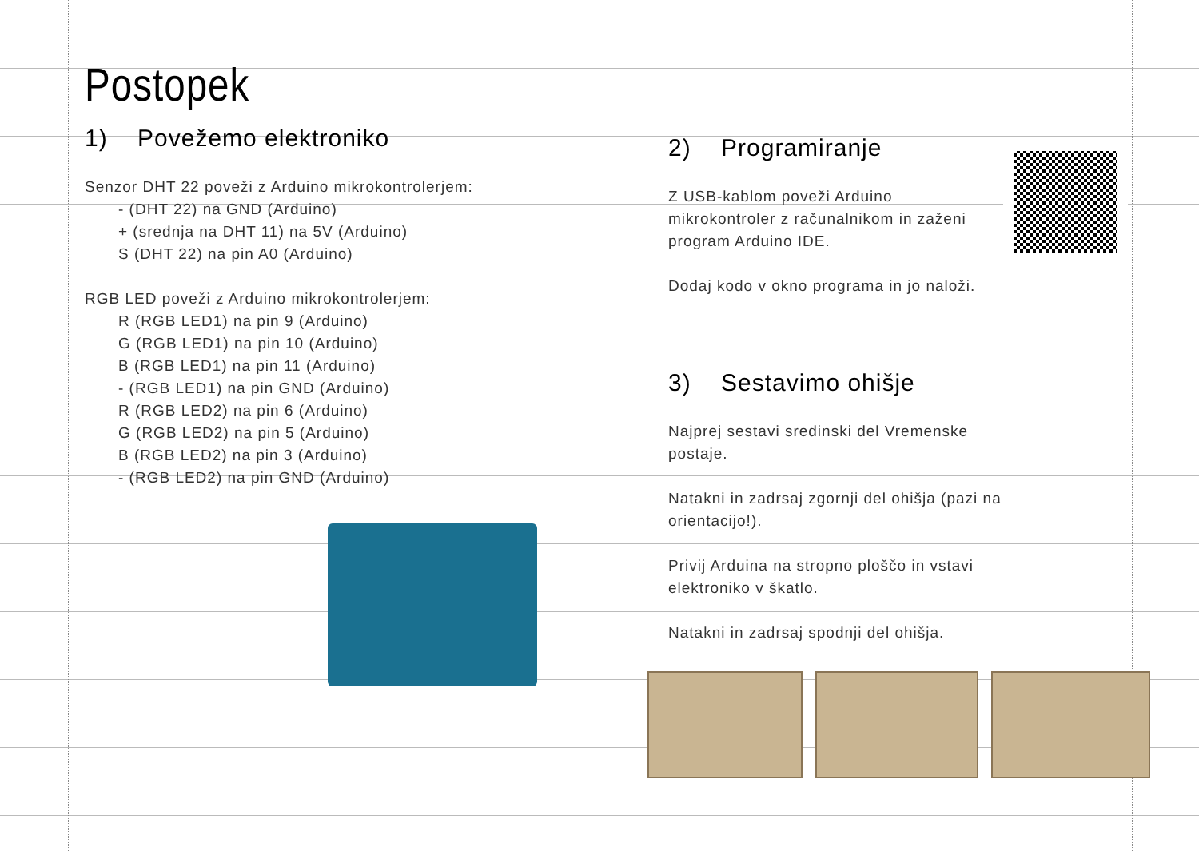Postopek
1) Povežemo elektroniko
Senzor DHT 22 poveži z Arduino mikrokontrolerjem:
- (DHT 22) na GND (Arduino)
+ (srednja na DHT 11) na 5V (Arduino)
S (DHT 22) na pin A0 (Arduino)
RGB LED poveži z Arduino mikrokontrolerjem:
R (RGB LED1) na pin 9 (Arduino)
G (RGB LED1) na pin 10 (Arduino)
B (RGB LED1) na pin 11 (Arduino)
- (RGB LED1) na pin GND (Arduino)
R (RGB LED2) na pin 6 (Arduino)
G (RGB LED2) na pin 5 (Arduino)
B (RGB LED2) na pin 3 (Arduino)
- (RGB LED2) na pin GND (Arduino)
2) Programiranje
Z USB-kablom poveži Arduino mikrokontroler z računalnikom in zaženi program Arduino IDE.
Dodaj kodo v okno programa in jo naloži.
3) Sestavimo ohišje
Najprej sestavi sredinski del Vremenske postaje.
Natakni in zadrsaj zgornji del ohišja (pazi na orientacijo!).
Privij Arduina na stropno ploščo in vstavi elektroniko v škatlo.
Natakni in zadrsaj spodnji del ohišja.